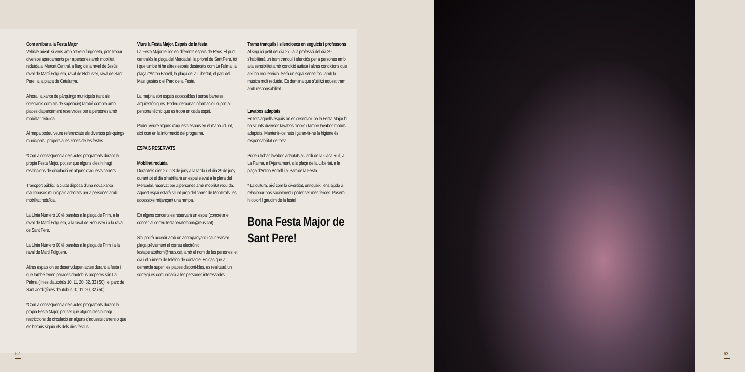Com arribar a la Festa Major
Vehicle privat: si vens amb cotxe o furgoneta, pots trobar diversos aparcaments per a persones amb mobilitat reduïda al Mercat Central, al llarg de la raval de Jesús, raval de Martí Folguera, raval de Robuster, raval de Sant Pere i a la plaça de Catalunya.
Alhora, la xarxa de pàrquings municipals (tant als soterranis com als de superfície) també compta amb places d'aparcament reservades per a persones amb mobilitat reduïda.
Al mapa podeu veure referenciats els diversos pàr-quings municipals i propers a les zones de les festes.
*Com a conseqüència dels actes programats durant la pròpia Festa Major, pot ser que alguns dies hi hagi restriccions de circulació en alguns d'aquests carrers.
Transport públic: la ciutat disposa d'una nova xarxa d'autobusos municipals adaptats per a persones amb mobilitat reduïda.
La Línia Número 10 té parades a la plaça de Prim, a la raval de Martí Folguera, a la raval de Robuster i a la raval de Sant Pere.
La Línia Número 60 té parades a la plaça de Prim i a la raval de Martí Folguera.
Altres espais on es desenvolupen actes durant la festa i que també tenen parades d'autobús properes són La Palma (línies d'autobús 10, 11, 20, 32, 33 i 50) i el parc de Sant Jordi (línies d'autobús 10, 11, 20, 32 i 50).
*Com a conseqüència dels actes programats durant la pròpia Festa Major, pot ser que alguns dies hi hagi restriccions de circulació en alguns d'aquests carrers o que els horaris siguin els dels dies festius.
Viure la Festa Major. Espais de la festa
La Festa Major té lloc en diferents espais de Reus. El punt central és la plaça del Mercadal i la prioral de Sant Pere, tot i que també hi ha altres espais destacats com La Palma, la plaça d'Anton Borrell, la plaça de la Llibertat, el parc del Mas Iglesias o el Parc de la Festa.
La majoria són espais accessibles i sense barreres arquitectòniques. Podeu demanar informació i suport al personal tècnic que es troba en cada espai.
Podeu veure alguns d'aquests espais en el mapa adjunt, així com en la informació del programa.
ESPAIS RESERVATS
Mobilitat reduïda
Durant els dies 27 i 28 de juny a la tarda i el dia 29 de juny durant tot el dia s'habilitarà un espai elevat a la plaça del Mercadal, reservat per a persones amb mobilitat reduïda. Aquest espai estarà situat prop del carrer de Monterols i és accessible mitjançant una rampa.
En alguns concerts es reservarà un espai (concretar el concert al correu festaperatothom@reus.cat).
S'hi podrà accedir amb un acompanyant i cal r eservar plaça prèviament al correu electrònic festaperatothom@reus.cat, amb el nom de les persones, el dia i el número de telèfon de contacte. En cas que la demanda superi les places disponi-bles, es realitzarà un sorteig i es comunicarà a les persones interessades.
Trams tranquils i silenciosos en seguicis i professons
Al seguici petit del dia 27 i a la professó del dia 29 s'habilitarà un tram tranquil i silenciós per a persones amb alta sensibilitat amb condició autista i altres condicions que així ho requereixin. Serà un espai sense foc i amb la música molt reduïda. Es demana que s'utilitzi aquest tram amb responsabilitat.
Lavabos adaptats
En tots aquells espais on es desenvolupa la Festa Major hi ha situats diversos lavabos mòbils i també lavabos mòbils adaptats. Mantenir-los nets i garan-tir-ne la higiene és responsabilitat de tots!
Podeu trobar lavabos adaptats al Jardí de la Casa Rull, a La Palma, a l'Ajuntament, a la plaça de la Llibertat, a la plaça d'Anton Borrell i al Parc de la Festa.
* La cultura, així com la diversitat, enriqueix i ens ajuda a relacionar-nos socialment i poder ser més felices. Posem-hi color! I gaudim de la festa!
Bona Festa Major de Sant Pere!
62 63